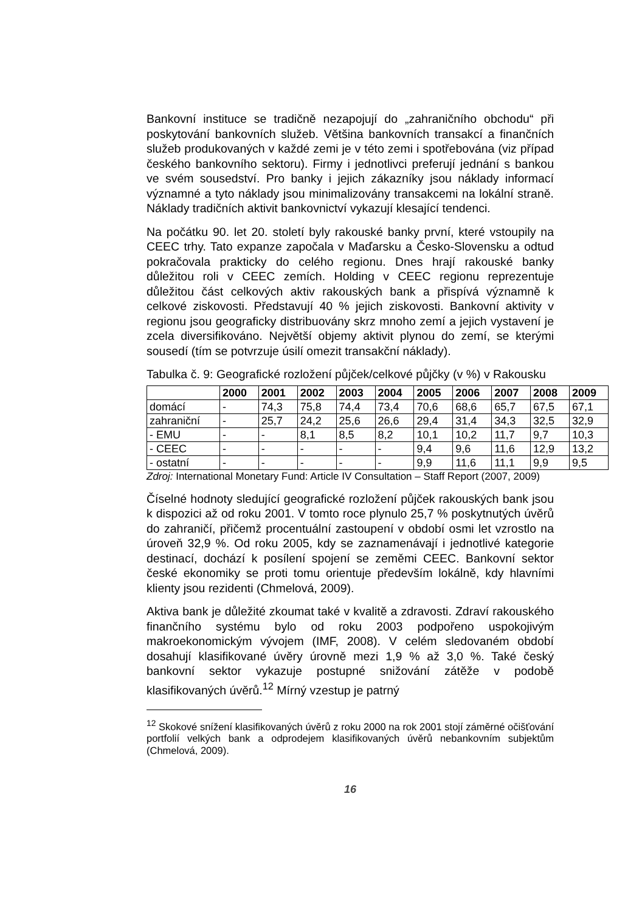Bankovní instituce se tradičně nezapojují do „zahraničního obchodu“ při poskytování bankovních služeb. Většina bankovních transakcí a finančních služeb produkovaných v každé zemi je v této zemi i spotřebována (viz případ českého bankovního sektoru). Firmy i jednotlivci preferují jednání s bankou ve svém sousedství. Pro banky i jejich zákazníky jsou náklady informací významné a tyto náklady jsou minimalizovány transakcemi na lokální straně. Náklady tradičních aktivit bankovnictví vykazují klesající tendenci.
Na počátku 90. let 20. století byly rakouské banky první, které vstoupily na CEEC trhy. Tato expanze započala v Maďarsku a Česko-Slovensku a odtud pokračovala prakticky do celého regionu. Dnes hrají rakouské banky důležitou roli v CEEC zemích. Holding v CEEC regionu reprezentuje důležitou část celkových aktiv rakouských bank a přispívá významně k celkové ziskovosti. Představují 40 % jejich ziskovosti. Bankovní aktivity v regionu jsou geograficky distribuovány skrz mnoho zemí a jejich vystavení je zcela diversifikováno. Největší objemy aktivit plynou do zemí, se kterými sousedí (tím se potvrzuje úsilí omezit transakční náklady).
Tabulka č. 9: Geografické rozložení půjček/celkové půjčky (v %) v Rakousku
| | 2000 | 2001 | 2002 | 2003 | 2004 | 2005 | 2006 | 2007 | 2008 | 2009 |
| --- | --- | --- | --- | --- | --- | --- | --- | --- | --- | --- |
| domácí | - | 74,3 | 75,8 | 74,4 | 73,4 | 70,6 | 68,6 | 65,7 | 67,5 | 67,1 |
| zahraniční | - | 25,7 | 24,2 | 25,6 | 26,6 | 29,4 | 31,4 | 34,3 | 32,5 | 32,9 |
| - EMU | - | - | 8,1 | 8,5 | 8,2 | 10,1 | 10,2 | 11,7 | 9,7 | 10,3 |
| - CEEC | - | - | - | - | - | 9,4 | 9,6 | 11,6 | 12,9 | 13,2 |
| - ostatní | - | - | - | - | - | 9,9 | 11,6 | 11,1 | 9,9 | 9,5 |
Zdroj: International Monetary Fund: Article IV Consultation – Staff Report (2007, 2009)
Číselné hodnoty sledující geografické rozložení půjček rakouských bank jsou k dispozici až od roku 2001. V tomto roce plynulo 25,7 % poskytnutých úvěrů do zahraničí, přičemž procentuální zastoupení v období osmi let vzrostlo na úroveň 32,9 %. Od roku 2005, kdy se zaznamenávají i jednotlivé kategorie destinací, dochází k posílení spojení se zeměmi CEEC. Bankovní sektor české ekonomiky se proti tomu orientuje především lokálně, kdy hlavními klienty jsou rezidenti (Chmelová, 2009).
Aktiva bank je důležité zkoumat také v kvalitě a zdravosti. Zdraví rakouského finančního systému bylo od roku 2003 podpořeno uspokojivým makroekonomickým vývojem (IMF, 2008). V celém sledovaném období dosahují klasifikované úvěry úrovně mezi 1,9 % až 3,0 %. Také český bankovní sektor vykazuje postupné snižování zátěže v podobě klasifikovaných úvěrů.<sup>12</sup> Mírný vzestup je patrný
<sup>12</sup> Skokové snížení klasifikovaných úvěrů z roku 2000 na rok 2001 stojí záměrné očišťování portfolií velkých bank a odprodejem klasifikovaných úvěrů nebankovním subjektům (Chmelová, 2009).
16